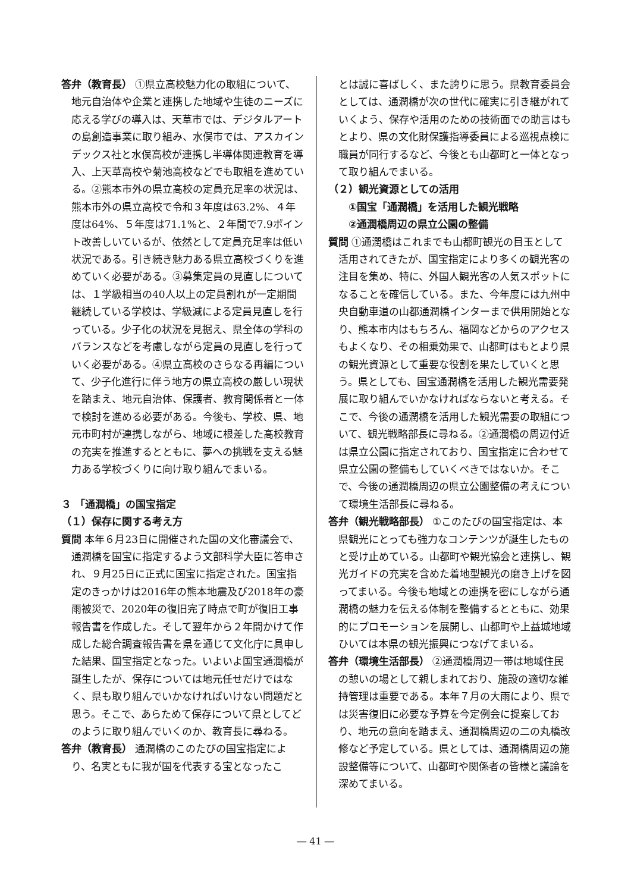答弁（教育長） ①県立高校魅力化の取組について、地元自治体や企業と連携した地域や生徒のニーズに応える学びの導入は、天草市では、デジタルアートの島創造事業に取り組み、水俣市では、アスカインデックス社と水俣高校が連携し半導体関連教育を導入、上天草高校や菊池高校などでも取組を進めている。②熊本市外の県立高校の定員充足率の状況は、熊本市外の県立高校で令和３年度は63.2%、４年度は64%、５年度は71.1%と、２年間で7.9ポイント改善しいているが、依然として定員充足率は低い状況である。引き続き魅力ある県立高校づくりを進めていく必要がある。③募集定員の見直しについては、１学級相当の40人以上の定員割れが一定期間継続している学校は、学級減による定員見直しを行っている。少子化の状況を見据え、県全体の学科のバランスなどを考慮しながら定員の見直しを行っていく必要がある。④県立高校のさらなる再編について、少子化進行に伴う地方の県立高校の厳しい現状を踏まえ、地元自治体、保護者、教育関係者と一体で検討を進める必要がある。今後も、学校、県、地元市町村が連携しながら、地域に根差した高校教育の充実を推進するとともに、夢への挑戦を支える魅力ある学校づくりに向け取り組んでまいる。
３ 「通潤橋」の国宝指定
（１）保存に関する考え方
質問 本年６月23日に開催された国の文化審議会で、通潤橋を国宝に指定するよう文部科学大臣に答申され、９月25日に正式に国宝に指定された。国宝指定のきっかけは2016年の熊本地震及び2018年の豪雨被災で、2020年の復旧完了時点で町が復旧工事報告書を作成した。そして翌年から２年間かけて作成した総合調査報告書を県を通じて文化庁に具申した結果、国宝指定となった。いよいよ国宝通潤橋が誕生したが、保存については地元任せだけではなく、県も取り組んでいかなければいけない問題だと思う。そこで、あらためて保存について県としてどのように取り組んでいくのか、教育長に尋ねる。
答弁（教育長） 通潤橋のこのたびの国宝指定により、名実ともに我が国を代表する宝となったこ
とは誠に喜ばしく、また誇りに思う。県教育委員会としては、通潤橋が次の世代に確実に引き継がれていくよう、保存や活用のための技術面での助言はもとより、県の文化財保護指導委員による巡視点検に職員が同行するなど、今後とも山都町と一体となって取り組んでまいる。
（２）観光資源としての活用
①国宝「通潤橋」を活用した観光戦略
②通潤橋周辺の県立公園の整備
質問 ①通潤橋はこれまでも山都町観光の目玉として活用されてきたが、国宝指定により多くの観光客の注目を集め、特に、外国人観光客の人気スポットになることを確信している。また、今年度には九州中央自動車道の山都通潤橋インターまで供用開始となり、熊本市内はもちろん、福岡などからのアクセスもよくなり、その相乗効果で、山都町はもとより県の観光資源として重要な役割を果たしていくと思う。県としても、国宝通潤橋を活用した観光需要発展に取り組んでいかなければならないと考える。そこで、今後の通潤橋を活用した観光需要の取組について、観光戦略部長に尋ねる。②通潤橋の周辺付近は県立公園に指定されており、国宝指定に合わせて県立公園の整備もしていくべきではないか。そこで、今後の通潤橋周辺の県立公園整備の考えについて環境生活部長に尋ねる。
答弁（観光戦略部長） ①このたびの国宝指定は、本県観光にとっても強力なコンテンツが誕生したものと受け止めている。山都町や観光協会と連携し、観光ガイドの充実を含めた着地型観光の磨き上げを図ってまいる。今後も地域との連携を密にしながら通潤橋の魅力を伝える体制を整備するとともに、効果的にプロモーションを展開し、山都町や上益城地域ひいては本県の観光振興につなげてまいる。
答弁（環境生活部長） ②通潤橋周辺一帯は地域住民の憩いの場として親しまれており、施設の適切な維持管理は重要である。本年７月の大雨により、県では災害復旧に必要な予算を今定例会に提案しており、地元の意向を踏まえ、通潤橋周辺の二の丸橋改修など予定している。県としては、通潤橋周辺の施設整備等について、山都町や関係者の皆様と議論を深めてまいる。
― 41 ―